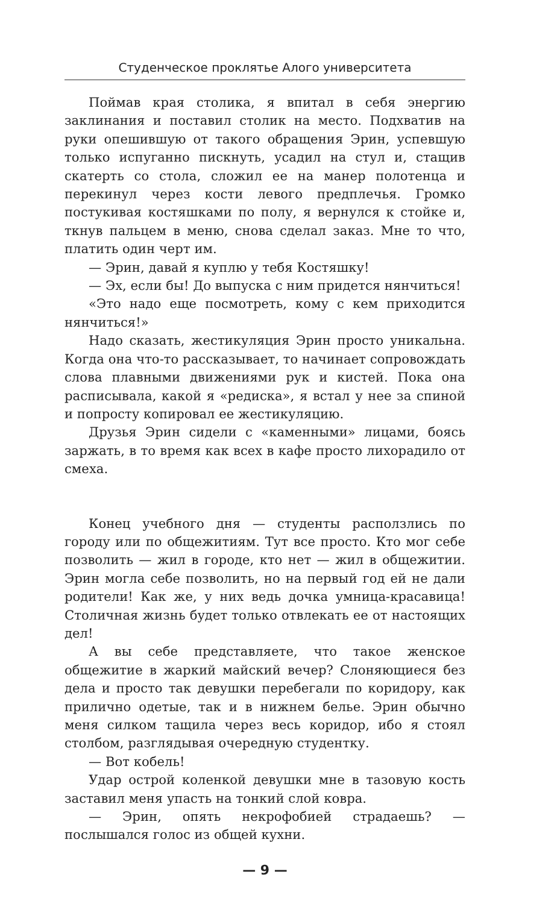Студенческое проклятье Алого университета
Поймав края столика, я впитал в себя энергию заклинания и поставил столик на место. Подхватив на руки опешившую от такого обращения Эрин, успевшую только испуганно пискнуть, усадил на стул и, стащив скатерть со стола, сложил ее на манер полотенца и перекинул через кости левого предплечья. Громко постукивая костяшками по полу, я вернулся к стойке и, ткнув пальцем в меню, снова сделал заказ. Мне то что, платить один черт им.
— Эрин, давай я куплю у тебя Костяшку!
— Эх, если бы! До выпуска с ним придется нянчиться!
«Это надо еще посмотреть, кому с кем приходится нянчиться!»
Надо сказать, жестикуляция Эрин просто уникальна. Когда она что-то рассказывает, то начинает сопровождать слова плавными движениями рук и кистей. Пока она расписывала, какой я «редиска», я встал у нее за спиной и попросту копировал ее жестикуляцию.
Друзья Эрин сидели с «каменными» лицами, боясь заржать, в то время как всех в кафе просто лихорадило от смеха.
Конец учебного дня — студенты расползлись по городу или по общежитиям. Тут все просто. Кто мог себе позволить — жил в городе, кто нет — жил в общежитии. Эрин могла себе позволить, но на первый год ей не дали родители! Как же, у них ведь дочка умница-красавица! Столичная жизнь будет только отвлекать ее от настоящих дел!
А вы себе представляете, что такое женское общежитие в жаркий майский вечер? Слоняющиеся без дела и просто так девушки перебегали по коридору, как прилично одетые, так и в нижнем белье. Эрин обычно меня силком тащила через весь коридор, ибо я стоял столбом, разглядывая очередную студентку.
— Вот кобель!
Удар острой коленкой девушки мне в тазовую кость заставил меня упасть на тонкий слой ковра.
— Эрин, опять некрофобией страдаешь? — послышался голос из общей кухни.
— 9 —